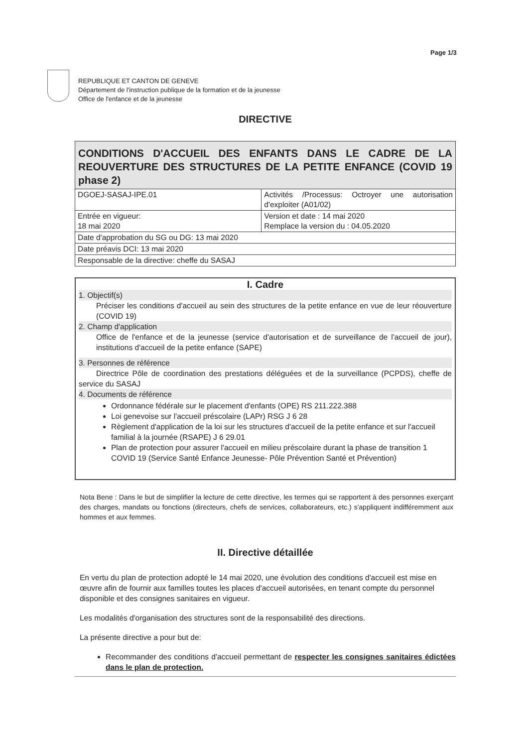Page 1/3
REPUBLIQUE ET CANTON DE GENEVE
Département de l'instruction publique de la formation et de la jeunesse
Office de l'enfance et de la jeunesse
DIRECTIVE
| CONDITIONS D'ACCUEIL DES ENFANTS DANS LE CADRE DE LA REOUVERTURE DES STRUCTURES DE LA PETITE ENFANCE (COVID 19 phase 2) | |
| DGOEJ-SASAJ-IPE.01 | Activités /Processus: Octroyer une autorisation d'exploiter (A01/02) |
| Entrée en vigueur: 18 mai 2020 | Version et date : 14 mai 2020 Remplace la version du : 04.05.2020 |
| Date d'approbation du SG ou DG: 13 mai 2020 | |
| Date préavis DCI: 13 mai 2020 | |
| Responsable de la directive: cheffe du SASAJ | |
I. Cadre
1. Objectif(s)
Préciser les conditions d'accueil au sein des structures de la petite enfance en vue de leur réouverture (COVID 19)
2. Champ d'application
Office de l'enfance et de la jeunesse (service d'autorisation et de surveillance de l'accueil de jour), institutions d'accueil de la petite enfance (SAPE)
3. Personnes de référence
Directrice Pôle de coordination des prestations déléguées et de la surveillance (PCPDS), cheffe de service du SASAJ
4. Documents de référence
Ordonnance fédérale sur le placement d'enfants (OPE) RS 211.222.388
Loi genevoise sur l'accueil préscolaire (LAPr) RSG J 6 28
Règlement d'application de la loi sur les structures d'accueil de la petite enfance et sur l'accueil familial à la journée (RSAPE) J 6 29.01
Plan de protection pour assurer l'accueil en milieu préscolaire durant la phase de transition 1 COVID 19 (Service Santé Enfance Jeunesse- Pôle Prévention Santé et Prévention)
Nota Bene : Dans le but de simplifier la lecture de cette directive, les termes qui se rapportent à des personnes exerçant des charges, mandats ou fonctions (directeurs, chefs de services, collaborateurs, etc.) s'appliquent indifféremment aux hommes et aux femmes.
II. Directive détaillée
En vertu du plan de protection adopté le 14 mai 2020, une évolution des conditions d'accueil est mise en œuvre afin de fournir aux familles toutes les places d'accueil autorisées, en tenant compte du personnel disponible et des consignes sanitaires en vigueur.
Les modalités d'organisation des structures sont de la responsabilité des directions.
La présente directive a pour but de:
Recommander des conditions d'accueil permettant de respecter les consignes sanitaires édictées dans le plan de protection.